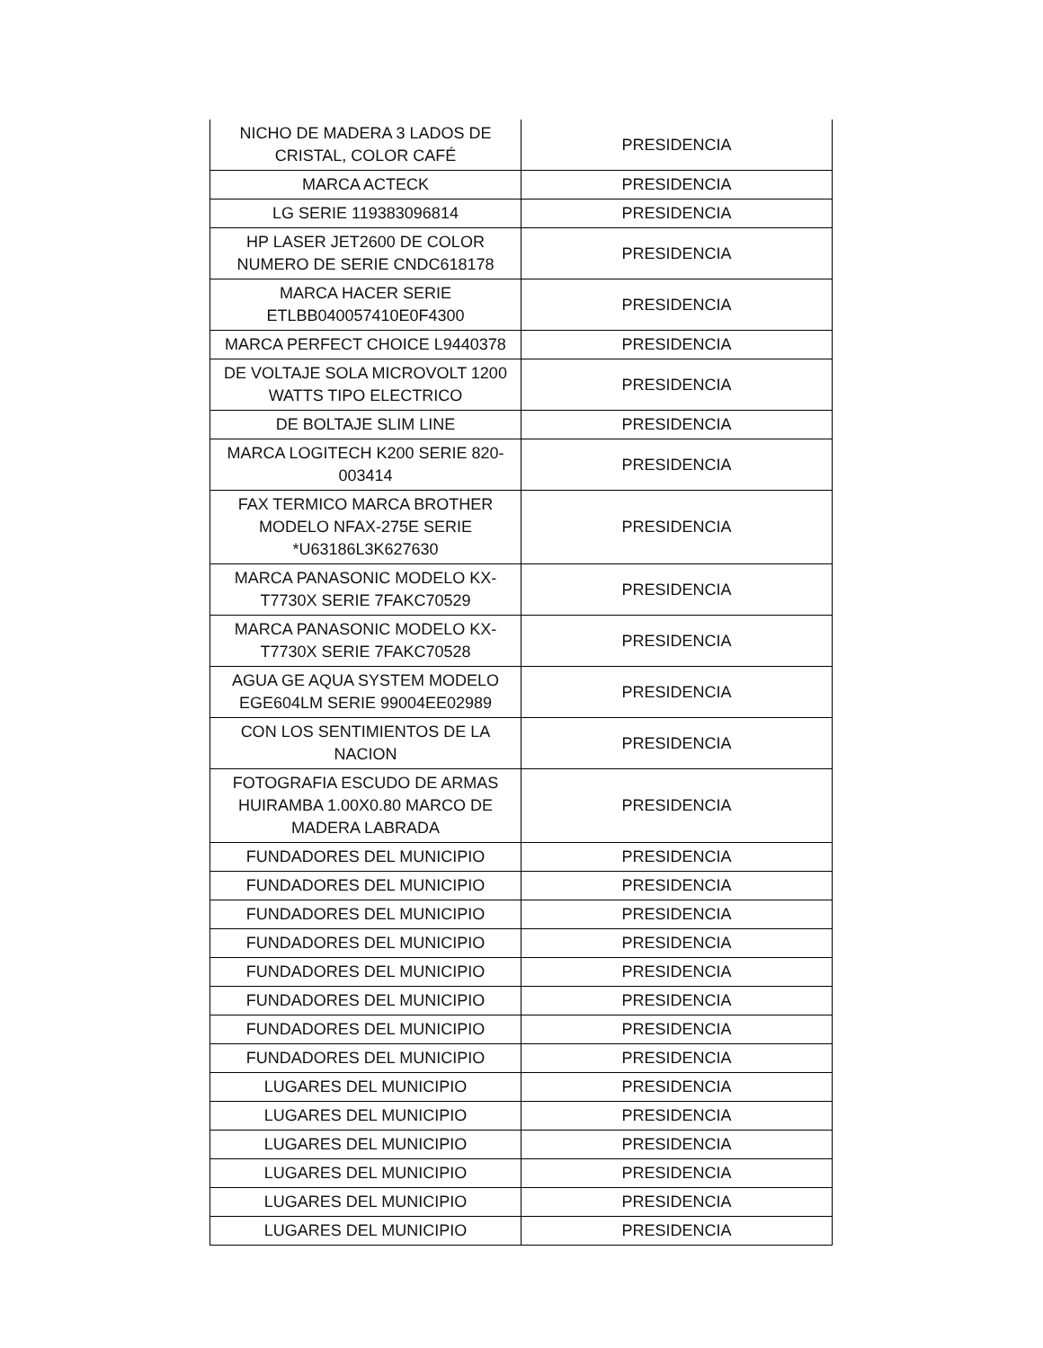| NICHO DE MADERA 3 LADOS DE CRISTAL, COLOR CAFÉ | PRESIDENCIA |
| MARCA ACTECK | PRESIDENCIA |
| LG SERIE 119383096814 | PRESIDENCIA |
| HP LASER JET2600 DE COLOR NUMERO DE SERIE CNDC618178 | PRESIDENCIA |
| MARCA HACER SERIE ETLBB040057410E0F4300 | PRESIDENCIA |
| MARCA PERFECT CHOICE L9440378 | PRESIDENCIA |
| DE VOLTAJE SOLA MICROVOLT 1200 WATTS TIPO ELECTRICO | PRESIDENCIA |
| DE BOLTAJE SLIM LINE | PRESIDENCIA |
| MARCA LOGITECH K200 SERIE 820-003414 | PRESIDENCIA |
| FAX TERMICO MARCA BROTHER MODELO NFAX-275E SERIE *U63186L3K627630 | PRESIDENCIA |
| MARCA PANASONIC MODELO KX-T7730X SERIE 7FAKC70529 | PRESIDENCIA |
| MARCA PANASONIC MODELO KX-T7730X SERIE 7FAKC70528 | PRESIDENCIA |
| AGUA GE AQUA SYSTEM MODELO EGE604LM SERIE 99004EE02989 | PRESIDENCIA |
| CON LOS SENTIMIENTOS DE LA NACION | PRESIDENCIA |
| FOTOGRAFIA ESCUDO DE ARMAS HUIRAMBA 1.00X0.80 MARCO DE MADERA LABRADA | PRESIDENCIA |
| FUNDADORES DEL MUNICIPIO | PRESIDENCIA |
| FUNDADORES DEL MUNICIPIO | PRESIDENCIA |
| FUNDADORES DEL MUNICIPIO | PRESIDENCIA |
| FUNDADORES DEL MUNICIPIO | PRESIDENCIA |
| FUNDADORES DEL MUNICIPIO | PRESIDENCIA |
| FUNDADORES DEL MUNICIPIO | PRESIDENCIA |
| FUNDADORES DEL MUNICIPIO | PRESIDENCIA |
| FUNDADORES DEL MUNICIPIO | PRESIDENCIA |
| LUGARES DEL MUNICIPIO | PRESIDENCIA |
| LUGARES DEL MUNICIPIO | PRESIDENCIA |
| LUGARES DEL MUNICIPIO | PRESIDENCIA |
| LUGARES DEL MUNICIPIO | PRESIDENCIA |
| LUGARES DEL MUNICIPIO | PRESIDENCIA |
| LUGARES DEL MUNICIPIO | PRESIDENCIA |